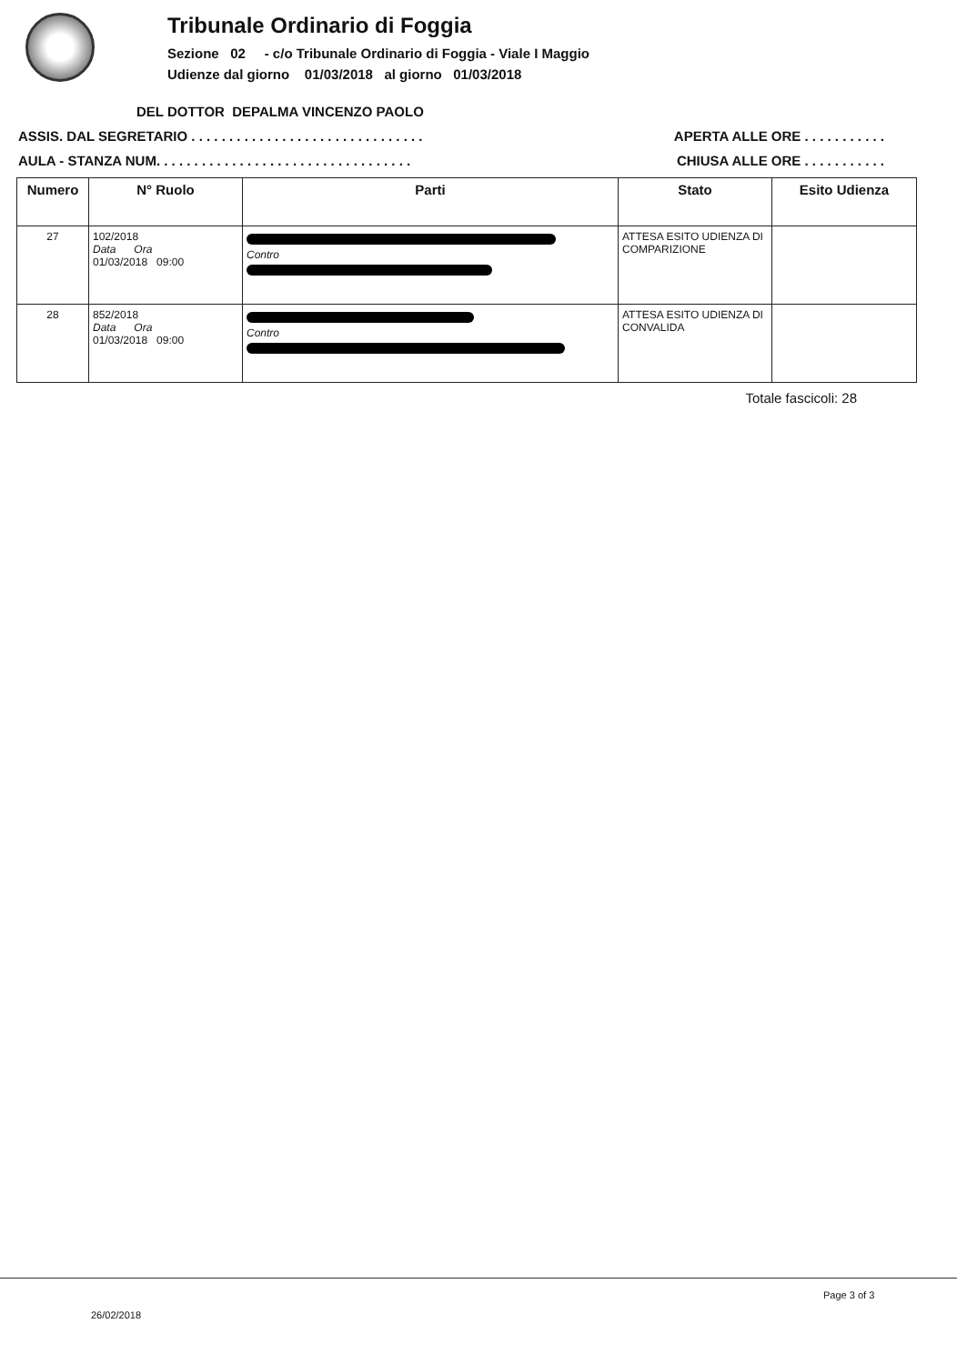Tribunale Ordinario di Foggia
Sezione 02 - c/o Tribunale Ordinario di Foggia - Viale I Maggio
Udienze dal giorno 01/03/2018 al giorno 01/03/2018
DEL DOTTOR DEPALMA VINCENZO PAOLO
ASSIS. DAL SEGRETARIO . . . . . . . . . . . . . . . . . . . . . . . . . . . . . . . APERTA ALLE ORE . . . . . . . . . . .
AULA - STANZA NUM. . . . . . . . . . . . . . . . . . . . . . . . . . . . . . . . . . CHIUSA ALLE ORE . . . . . . . . . . .
| Numero | N° Ruolo | Parti | Stato | Esito Udienza |
| --- | --- | --- | --- | --- |
| 27 | 102/2018 Data Ora 01/03/2018 09:00 | Contro | ATTESA ESITO UDIENZA DI COMPARIZIONE | |
| 28 | 852/2018 Data Ora 01/03/2018 09:00 | Contro | ATTESA ESITO UDIENZA DI CONVALIDA | |
Totale fascicoli: 28
Page 3 of 3
26/02/2018